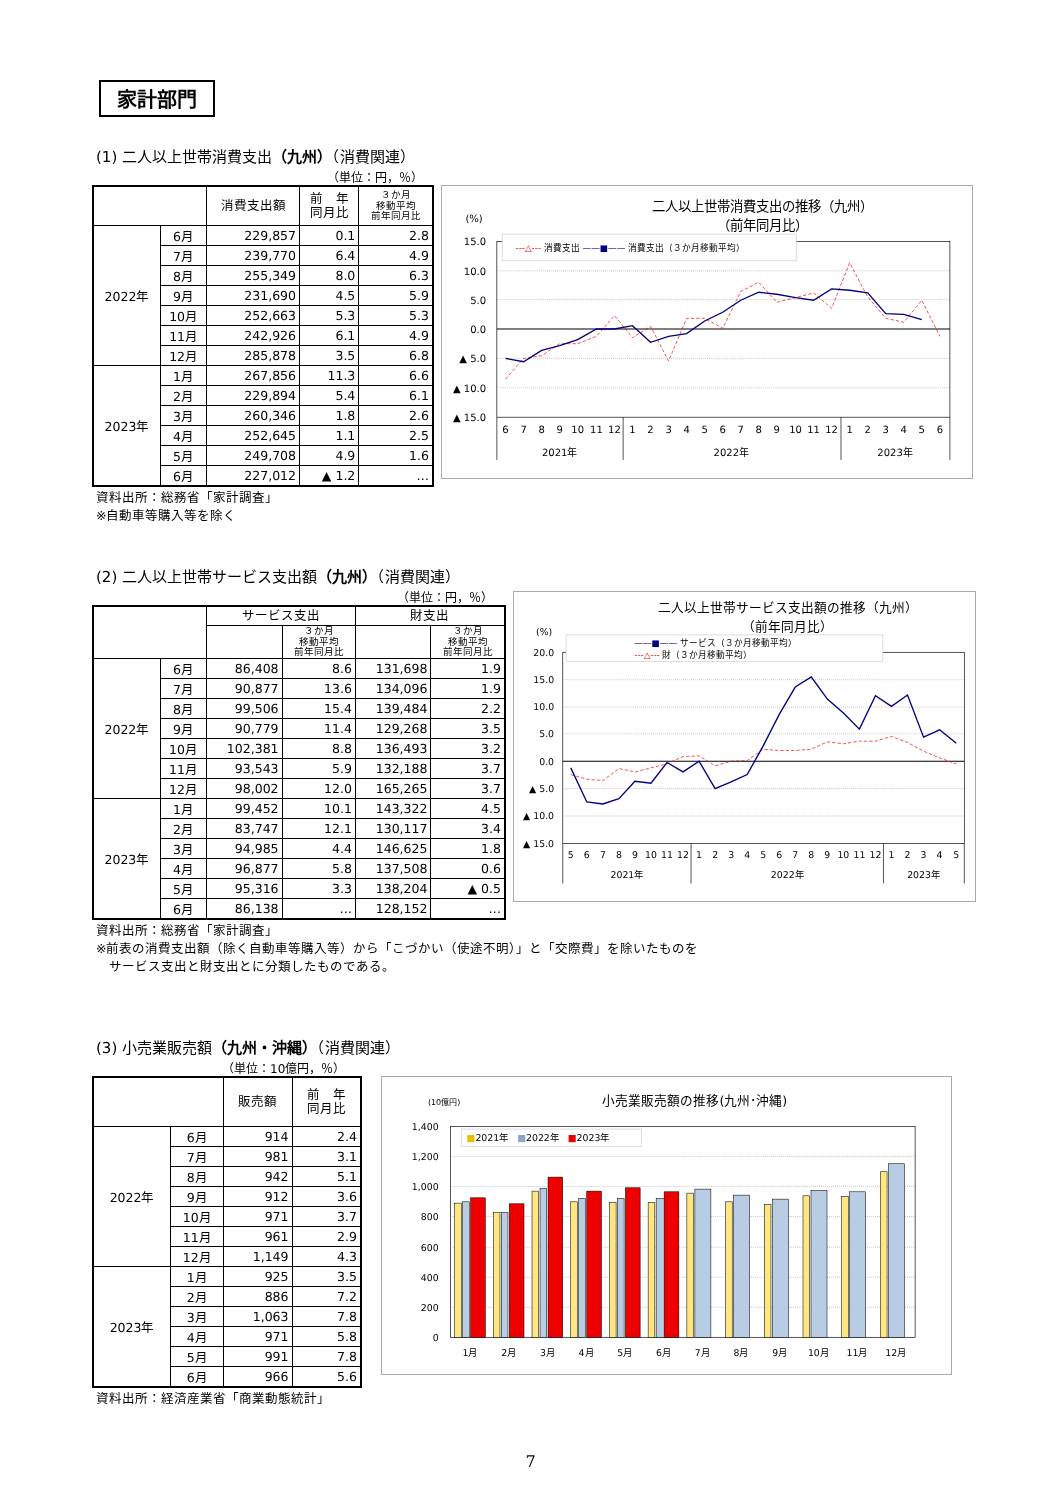家計部門
(1) 二人以上世帯消費支出（九州）（消費関連）
（単位：円，％）
| | | 消費支出額 | 前 年 同月比 | ３か月 移動平均 前年同月比 |
| --- | --- | --- | --- | --- |
| 2022年 | 6月 | 229,857 | 0.1 | 2.8 |
| | 7月 | 239,770 | 6.4 | 4.9 |
| | 8月 | 255,349 | 8.0 | 6.3 |
| | 9月 | 231,690 | 4.5 | 5.9 |
| | 10月 | 252,663 | 5.3 | 5.3 |
| | 11月 | 242,926 | 6.1 | 4.9 |
| | 12月 | 285,878 | 3.5 | 6.8 |
| 2023年 | 1月 | 267,856 | 11.3 | 6.6 |
| | 2月 | 229,894 | 5.4 | 6.1 |
| | 3月 | 260,346 | 1.8 | 2.6 |
| | 4月 | 252,645 | 1.1 | 2.5 |
| | 5月 | 249,708 | 4.9 | 1.6 |
| | 6月 | 227,012 | ▲ 1.2 | … |
二人以上世帯消費支出の推移（九州）
（前年同月比）
(%)
15.0
10.0
5.0
0.0
▲ 5.0
▲ 10.0
▲ 15.0
---△--- 消費支出 ——■—— 消費支出（３か月移動平均）
6
7
8
9
10
11
12
1
2
3
4
5
6
7
8
9
10
11
12
1
2
3
4
5
6
2021年
2022年
2023年
資料出所：総務省「家計調査」
※自動車等購入等を除く
(2) 二人以上世帯サービス支出額（九州）（消費関連）
（単位：円，％）
| | | サービス支出 | | 財支出 | |
| --- | --- | --- | --- | --- | --- |
| | | | ３か月 移動平均 前年同月比 | | ３か月 移動平均 前年同月比 |
| 2022年 | 6月 | 86,408 | 8.6 | 131,698 | 1.9 |
| | 7月 | 90,877 | 13.6 | 134,096 | 1.9 |
| | 8月 | 99,506 | 15.4 | 139,484 | 2.2 |
| | 9月 | 90,779 | 11.4 | 129,268 | 3.5 |
| | 10月 | 102,381 | 8.8 | 136,493 | 3.2 |
| | 11月 | 93,543 | 5.9 | 132,188 | 3.7 |
| | 12月 | 98,002 | 12.0 | 165,265 | 3.7 |
| 2023年 | 1月 | 99,452 | 10.1 | 143,322 | 4.5 |
| | 2月 | 83,747 | 12.1 | 130,117 | 3.4 |
| | 3月 | 94,985 | 4.4 | 146,625 | 1.8 |
| | 4月 | 96,877 | 5.8 | 137,508 | 0.6 |
| | 5月 | 95,316 | 3.3 | 138,204 | ▲ 0.5 |
| | 6月 | 86,138 | … | 128,152 | … |
二人以上世帯サービス支出額の推移（九州）
（前年同月比）
(%)
20.0
15.0
10.0
5.0
0.0
▲ 5.0
▲ 10.0
▲ 15.0
——■—— サービス（３か月移動平均）
---△--- 財（３か月移動平均）
5
6
7
8
9
10
11
12
1
2
3
4
5
6
7
8
9
10
11
12
1
2
3
4
5
2021年
2022年
2023年
資料出所：総務省「家計調査」
※前表の消費支出額（除く自動車等購入等）から「こづかい（使途不明）」と「交際費」を除いたものを
　サービス支出と財支出とに分類したものである。
(3) 小売業販売額（九州・沖縄）（消費関連）
（単位：10億円，％）
| | | 販売額 | 前 年 同月比 |
| --- | --- | --- | --- |
| 2022年 | 6月 | 914 | 2.4 |
| | 7月 | 981 | 3.1 |
| | 8月 | 942 | 5.1 |
| | 9月 | 912 | 3.6 |
| | 10月 | 971 | 3.7 |
| | 11月 | 961 | 2.9 |
| | 12月 | 1,149 | 4.3 |
| 2023年 | 1月 | 925 | 3.5 |
| | 2月 | 886 | 7.2 |
| | 3月 | 1,063 | 7.8 |
| | 4月 | 971 | 5.8 |
| | 5月 | 991 | 7.8 |
| | 6月 | 966 | 5.6 |
(10億円)
小売業販売額の推移(九州･沖縄)
1,400
1,200
1,000
800
600
400
200
0
■2021年　■2022年　■2023年
1月
2月
3月
4月
5月
6月
7月
8月
9月
10月
11月
12月
資料出所：経済産業省「商業動態統計」
7